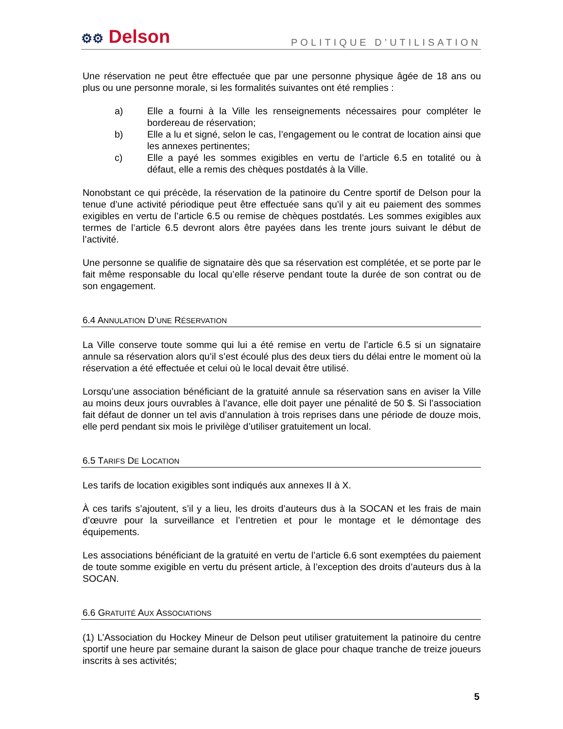⚙⚙ Delson
POLITIQUE D’UTILISATION
Une réservation ne peut être effectuée que par une personne physique âgée de 18 ans ou plus ou une personne morale, si les formalités suivantes ont été remplies :
a) Elle a fourni à la Ville les renseignements nécessaires pour compléter le bordereau de réservation;
b) Elle a lu et signé, selon le cas, l’engagement ou le contrat de location ainsi que les annexes pertinentes;
c) Elle a payé les sommes exigibles en vertu de l’article 6.5 en totalité ou à défaut, elle a remis des chèques postdatés à la Ville.
Nonobstant ce qui précède, la réservation de la patinoire du Centre sportif de Delson pour la tenue d’une activité périodique peut être effectuée sans qu’il y ait eu paiement des sommes exigibles en vertu de l’article 6.5 ou remise de chèques postdatés. Les sommes exigibles aux termes de l’article 6.5 devront alors être payées dans les trente jours suivant le début de l’activité.
Une personne se qualifie de signataire dès que sa réservation est complétée, et se porte par le fait même responsable du local qu’elle réserve pendant toute la durée de son contrat ou de son engagement.
6.4 ANNULATION D’UNE RÉSERVATION
La Ville conserve toute somme qui lui a été remise en vertu de l’article 6.5 si un signataire annule sa réservation alors qu’il s’est écoulé plus des deux tiers du délai entre le moment où la réservation a été effectuée et celui où le local devait être utilisé.
Lorsqu’une association bénéficiant de la gratuité annule sa réservation sans en aviser la Ville au moins deux jours ouvrables à l’avance, elle doit payer une pénalité de 50 $. Si l’association fait défaut de donner un tel avis d’annulation à trois reprises dans une période de douze mois, elle perd pendant six mois le privilège d’utiliser gratuitement un local.
6.5 TARIFS DE LOCATION
Les tarifs de location exigibles sont indiqués aux annexes II à X.
À ces tarifs s’ajoutent, s’il y a lieu, les droits d’auteurs dus à la SOCAN et les frais de main d’œuvre pour la surveillance et l’entretien et pour le montage et le démontage des équipements.
Les associations bénéficiant de la gratuité en vertu de l’article 6.6 sont exemptées du paiement de toute somme exigible en vertu du présent article, à l’exception des droits d’auteurs dus à la SOCAN.
6.6 GRATUITÉ AUX ASSOCIATIONS
(1) L’Association du Hockey Mineur de Delson peut utiliser gratuitement la patinoire du centre sportif une heure par semaine durant la saison de glace pour chaque tranche de treize joueurs inscrits à ses activités;
5